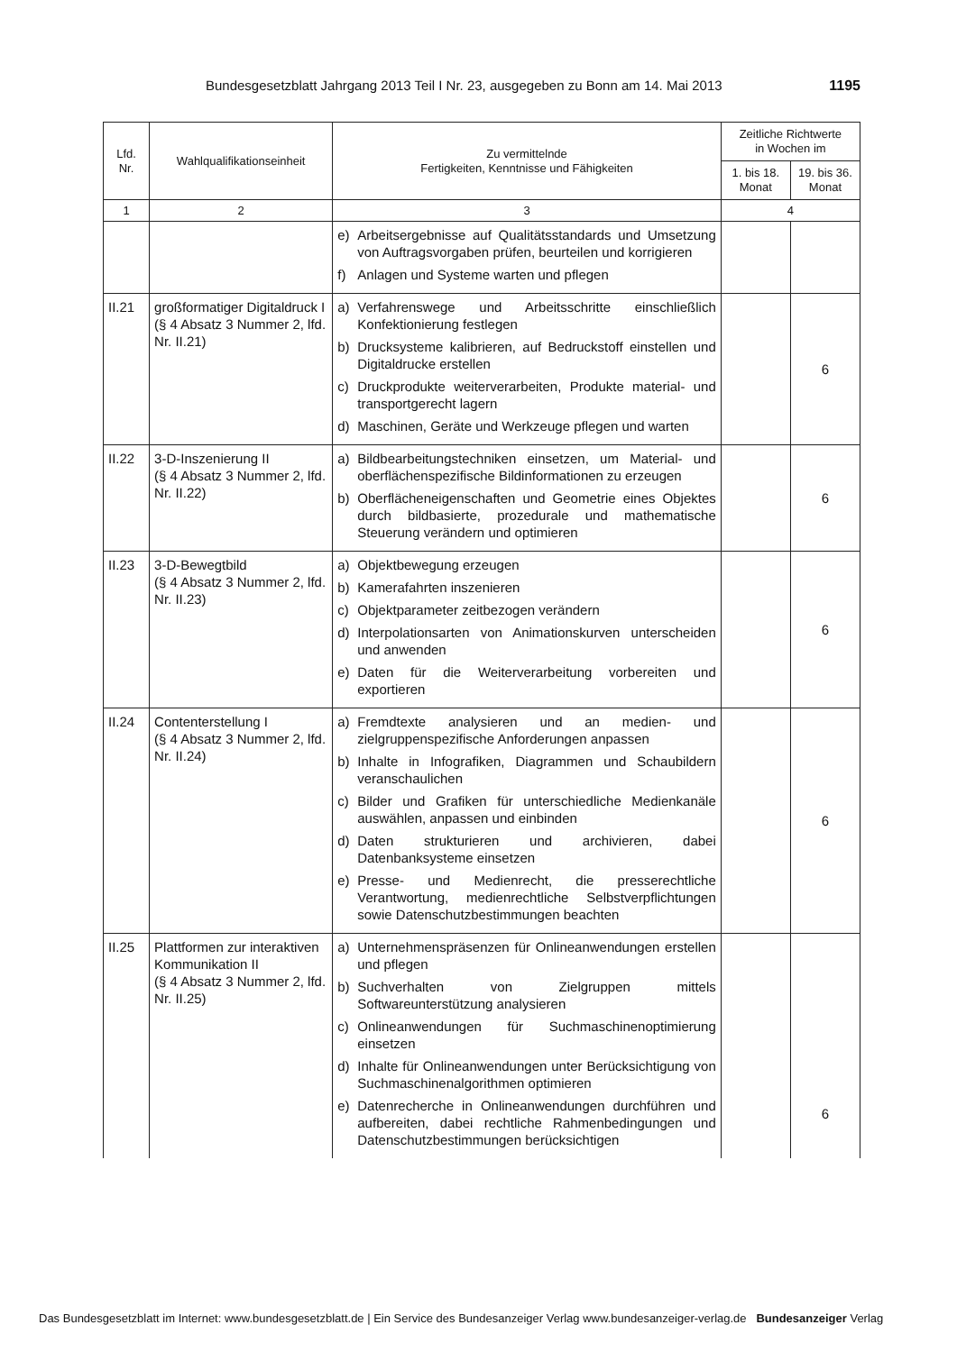Bundesgesetzblatt Jahrgang 2013 Teil I Nr. 23, ausgegeben zu Bonn am 14. Mai 2013 1195
| Lfd. Nr. | Wahlqualifikationseinheit | Zu vermittelnde Fertigkeiten, Kenntnisse und Fähigkeiten | Zeitliche Richtwerte in Wochen im | |
| --- | --- | --- | --- | --- |
| | | | 1. bis 18. Monat | 19. bis 36. Monat |
| 1 | 2 | 3 | 4 | |
| | | e) Arbeitsergebnisse auf Qualitätsstandards und Umsetzung von Auftragsvorgaben prüfen, beurteilen und korrigieren f) Anlagen und Systeme warten und pflegen | | |
| II.21 | großformatiger Digitaldruck I (§ 4 Absatz 3 Nummer 2, lfd. Nr. II.21) | a) Verfahrenswege und Arbeitsschritte einschließlich Konfektionierung festlegen b) Drucksysteme kalibrieren, auf Bedruckstoff einstellen und Digitaldrucke erstellen c) Druckprodukte weiterverarbeiten, Produkte material- und transportgerecht lagern d) Maschinen, Geräte und Werkzeuge pflegen und warten | | 6 |
| II.22 | 3-D-Inszenierung II (§ 4 Absatz 3 Nummer 2, lfd. Nr. II.22) | a) Bildbearbeitungstechniken einsetzen, um Material- und oberflächenspezifische Bildinformationen zu erzeugen b) Oberflächeneigenschaften und Geometrie eines Objektes durch bildbasierte, prozedurale und mathematische Steuerung verändern und optimieren | | 6 |
| II.23 | 3-D-Bewegtbild (§ 4 Absatz 3 Nummer 2, lfd. Nr. II.23) | a) Objektbewegung erzeugen b) Kamerafahrten inszenieren c) Objektparameter zeitbezogen verändern d) Interpolationsarten von Animationskurven unterscheiden und anwenden e) Daten für die Weiterverarbeitung vorbereiten und exportieren | | 6 |
| II.24 | Contenterstellung I (§ 4 Absatz 3 Nummer 2, lfd. Nr. II.24) | a) Fremdtexte analysieren und an medien- und zielgruppenspezifische Anforderungen anpassen b) Inhalte in Infografiken, Diagrammen und Schaubildern veranschaulichen c) Bilder und Grafiken für unterschiedliche Medienkanäle auswählen, anpassen und einbinden d) Daten strukturieren und archivieren, dabei Datenbanksysteme einsetzen e) Presse- und Medienrecht, die presserechtliche Verantwortung, medienrechtliche Selbstverpflichtungen sowie Datenschutzbestimmungen beachten | | 6 |
| II.25 | Plattformen zur interaktiven Kommunikation II (§ 4 Absatz 3 Nummer 2, lfd. Nr. II.25) | a) Unternehmenspräsenzen für Onlineanwendungen erstellen und pflegen b) Suchverhalten von Zielgruppen mittels Softwareunterstützung analysieren c) Onlineanwendungen für Suchmaschinenoptimierung einsetzen d) Inhalte für Onlineanwendungen unter Berücksichtigung von Suchmaschinenalgorithmen optimieren e) Datenrecherche in Onlineanwendungen durchführen und aufbereiten, dabei rechtliche Rahmenbedingungen und Datenschutzbestimmungen berücksichtigen | | 6 |
Das Bundesgesetzblatt im Internet: www.bundesgesetzblatt.de | Ein Service des Bundesanzeiger Verlag www.bundesanzeiger-verlag.de Bundesanzeiger Verlag